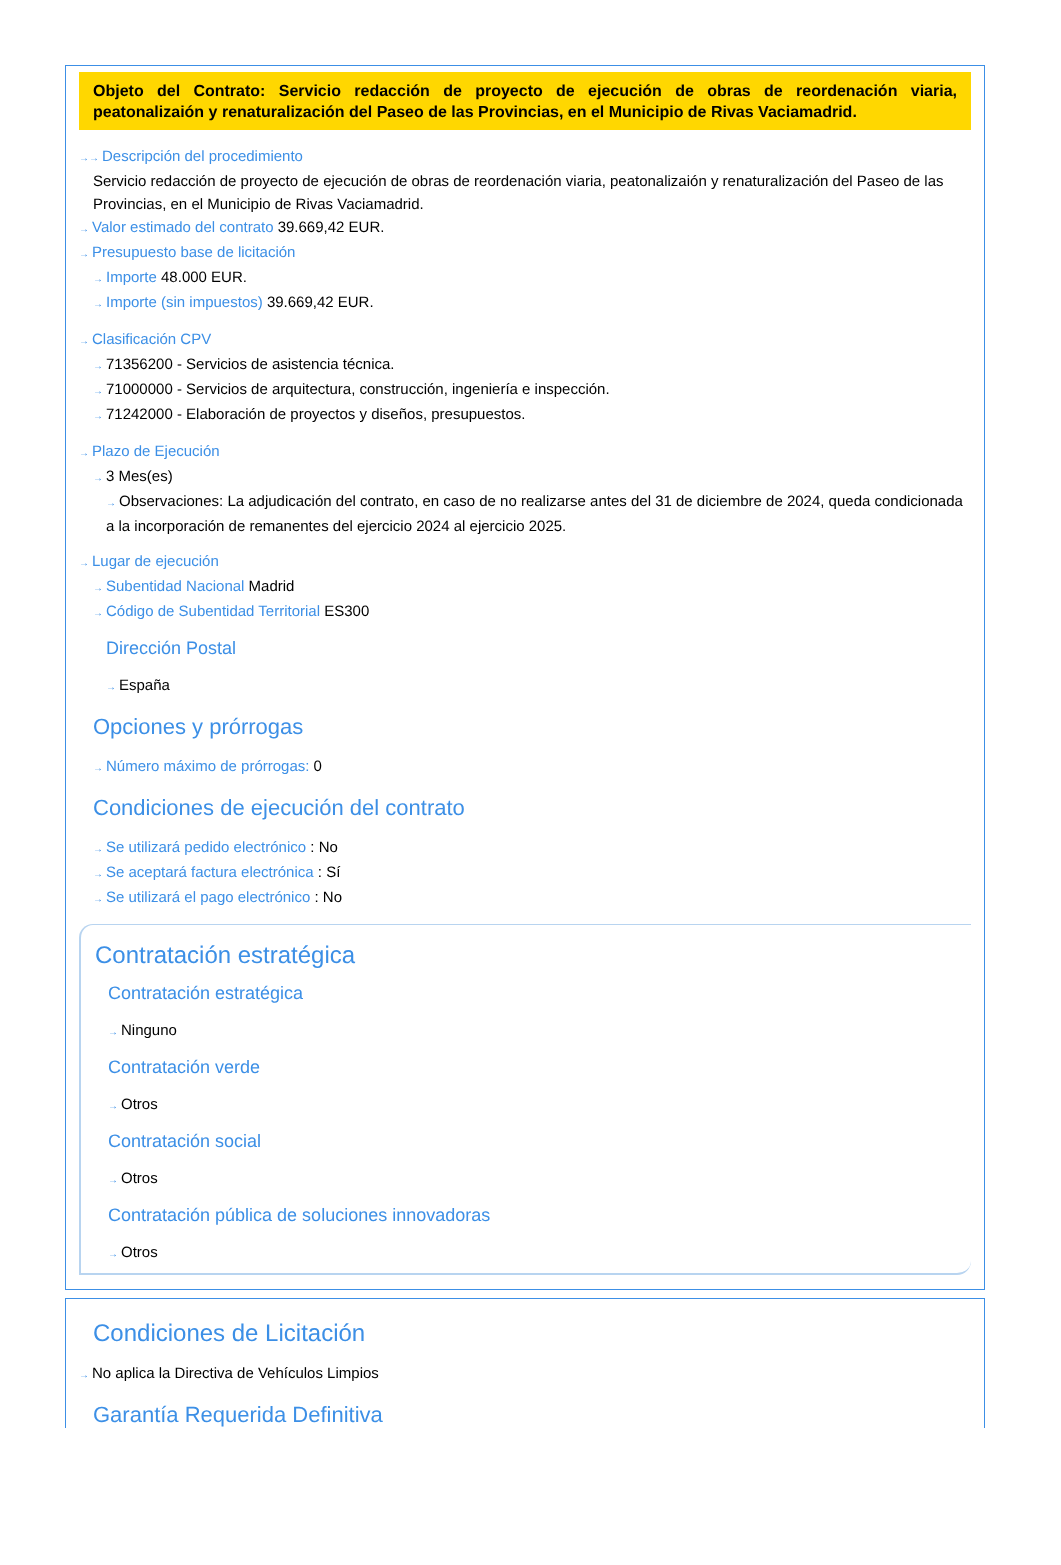Objeto del Contrato: Servicio redacción de proyecto de ejecución de obras de reordenación viaria, peatonalizaión y renaturalización del Paseo de las Provincias, en el Municipio de Rivas Vaciamadrid.
→→ Descripción del procedimiento
Servicio redacción de proyecto de ejecución de obras de reordenación viaria, peatonalizaión y renaturalización del Paseo de las Provincias, en el Municipio de Rivas Vaciamadrid.
→ Valor estimado del contrato 39.669,42 EUR.
→ Presupuesto base de licitación
→ Importe 48.000 EUR.
→ Importe (sin impuestos) 39.669,42 EUR.
→ Clasificación CPV
→ 71356200 - Servicios de asistencia técnica.
→ 71000000 - Servicios de arquitectura, construcción, ingeniería e inspección.
→ 71242000 - Elaboración de proyectos y diseños, presupuestos.
→ Plazo de Ejecución
→ 3 Mes(es)
→ Observaciones: La adjudicación del contrato, en caso de no realizarse antes del 31 de diciembre de 2024, queda condicionada a la incorporación de remanentes del ejercicio 2024 al ejercicio 2025.
→ Lugar de ejecución
→ Subentidad Nacional Madrid
→ Código de Subentidad Territorial ES300
Dirección Postal
→ España
Opciones y prórrogas
→ Número máximo de prórrogas: 0
Condiciones de ejecución del contrato
→ Se utilizará pedido electrónico : No
→ Se aceptará factura electrónica : Sí
→ Se utilizará el pago electrónico : No
Contratación estratégica
Contratación estratégica
→ Ninguno
Contratación verde
→ Otros
Contratación social
→ Otros
Contratación pública de soluciones innovadoras
→ Otros
Condiciones de Licitación
→ No aplica la Directiva de Vehículos Limpios
Garantía Requerida Definitiva